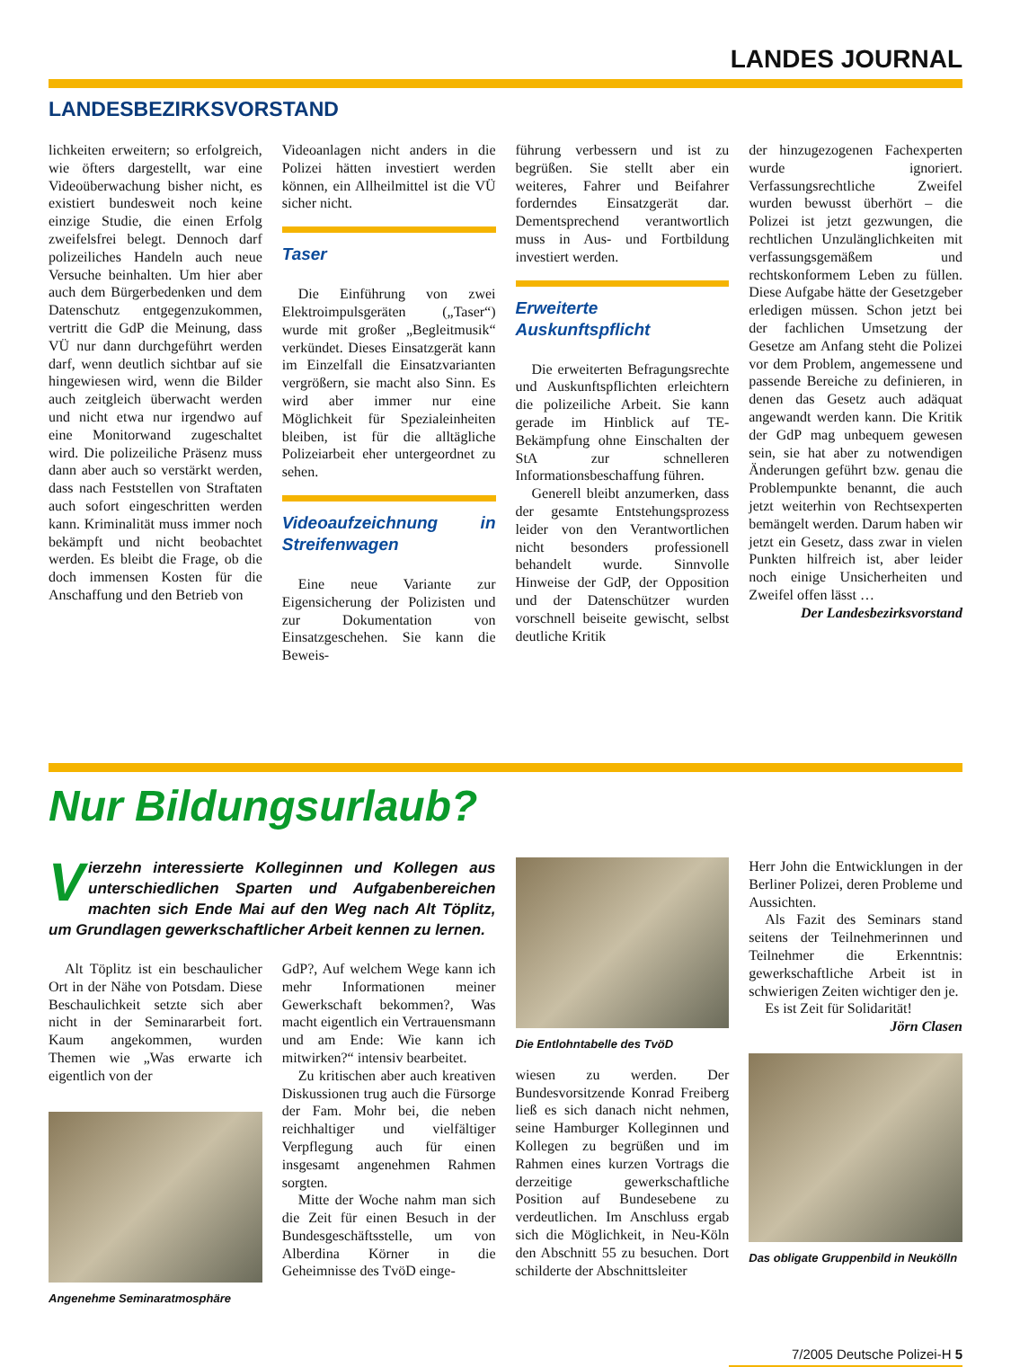LANDES JOURNAL
LANDESBEZIRKSVORSTAND
lichkeiten erweitern; so erfolgreich, wie öfters dargestellt, war eine Videoüberwachung bisher nicht, es existiert bundesweit noch keine einzige Studie, die einen Erfolg zweifelsfrei belegt. Dennoch darf polizeiliches Handeln auch neue Versuche beinhalten. Um hier aber auch dem Bürgerbedenken und dem Datenschutz entgegenzukommen, vertritt die GdP die Meinung, dass VÜ nur dann durchgeführt werden darf, wenn deutlich sichtbar auf sie hingewiesen wird, wenn die Bilder auch zeitgleich überwacht werden und nicht etwa nur irgendwo auf eine Monitorwand zugeschaltet wird. Die polizeiliche Präsenz muss dann aber auch so verstärkt werden, dass nach Feststellen von Straftaten auch sofort eingeschritten werden kann. Kriminalität muss immer noch bekämpft und nicht beobachtet werden. Es bleibt die Frage, ob die doch immensen Kosten für die Anschaffung und den Betrieb von
Videoanlagen nicht anders in die Polizei hätten investiert werden können, ein Allheilmittel ist die VÜ sicher nicht.
Taser
Die Einführung von zwei Elektroimpulsgeräten („Taser“) wurde mit großer „Begleitmusik“ verkündet. Dieses Einsatzgerät kann im Einzelfall die Einsatzvarianten vergrößern, sie macht also Sinn. Es wird aber immer nur eine Möglichkeit für Spezialeinheiten bleiben, ist für die alltägliche Polizeiarbeit eher untergeordnet zu sehen.
Videoaufzeichnung in Streifenwagen
Eine neue Variante zur Eigensicherung der Polizisten und zur Dokumentation von Einsatzgeschehen. Sie kann die Beweis-
führung verbessern und ist zu begrüßen. Sie stellt aber ein weiteres, Fahrer und Beifahrer forderndes Einsatzgerät dar. Dementsprechend verantwortlich muss in Aus- und Fortbildung investiert werden.
Erweiterte Auskunftspflicht
Die erweiterten Befragungsrechte und Auskunftspflichten erleichtern die polizeiliche Arbeit. Sie kann gerade im Hinblick auf TE-Bekämpfung ohne Einschalten der StA zur schnelleren Informationsbeschaffung führen.
Generell bleibt anzumerken, dass der gesamte Entstehungsprozess leider von den Verantwortlichen nicht besonders professionell behandelt wurde. Sinnvolle Hinweise der GdP, der Opposition und der Datenschützer wurden vorschnell beiseite gewischt, selbst deutliche Kritik
der hinzugezogenen Fachexperten wurde ignoriert. Verfassungsrechtliche Zweifel wurden bewusst überhört – die Polizei ist jetzt gezwungen, die rechtlichen Unzulänglichkeiten mit verfassungsgemäßem und rechtskonformem Leben zu füllen. Diese Aufgabe hätte der Gesetzgeber erledigen müssen. Schon jetzt bei der fachlichen Umsetzung der Gesetze am Anfang steht die Polizei vor dem Problem, angemessene und passende Bereiche zu definieren, in denen das Gesetz auch adäquat angewandt werden kann. Die Kritik der GdP mag unbequem gewesen sein, sie hat aber zu notwendigen Änderungen geführt bzw. genau die Problempunkte benannt, die auch jetzt weiterhin von Rechtsexperten bemängelt werden. Darum haben wir jetzt ein Gesetz, dass zwar in vielen Punkten hilfreich ist, aber leider noch einige Unsicherheiten und Zweifel offen lässt …
Der Landesbezirksvorstand
Nur Bildungsurlaub?
Vierzehn interessierte Kolleginnen und Kollegen aus unterschiedlichen Sparten und Aufgabenbereichen machten sich Ende Mai auf den Weg nach Alt Töplitz, um Grundlagen gewerkschaftlicher Arbeit kennen zu lernen.
Alt Töplitz ist ein beschaulicher Ort in der Nähe von Potsdam. Diese Beschaulichkeit setzte sich aber nicht in der Seminararbeit fort. Kaum angekommen, wurden Themen wie „Was erwarte ich eigentlich von der
Angenehme Seminaratmosphäre
GdP?, Auf welchem Wege kann ich mehr Informationen meiner Gewerkschaft bekommen?, Was macht eigentlich ein Vertrauensmann und am Ende: Wie kann ich mitwirken?“ intensiv bearbeitet.
Zu kritischen aber auch kreativen Diskussionen trug auch die Fürsorge der Fam. Mohr bei, die neben reichhaltiger und vielfältiger Verpflegung auch für einen insgesamt angenehmen Rahmen sorgten.
Mitte der Woche nahm man sich die Zeit für einen Besuch in der Bundesgeschäftsstelle, um von Alberdina Körner in die Geheimnisse des TvöD einge-
Die Entlohntabelle des TvöD
wiesen zu werden. Der Bundesvorsitzende Konrad Freiberg ließ es sich danach nicht nehmen, seine Hamburger Kolleginnen und Kollegen zu begrüßen und im Rahmen eines kurzen Vortrags die derzeitige gewerkschaftliche Position auf Bundesebene zu verdeutlichen. Im Anschluss ergab sich die Möglichkeit, in Neu-Köln den Abschnitt 55 zu besuchen. Dort schilderte der Abschnittsleiter
Herr John die Entwicklungen in der Berliner Polizei, deren Probleme und Aussichten.
Als Fazit des Seminars stand seitens der Teilnehmerinnen und Teilnehmer die Erkenntnis: gewerkschaftliche Arbeit ist in schwierigen Zeiten wichtiger den je.
Es ist Zeit für Solidarität!
Jörn Clasen
Das obligate Gruppenbild in Neukölln
7/2005 Deutsche Polizei-H 5